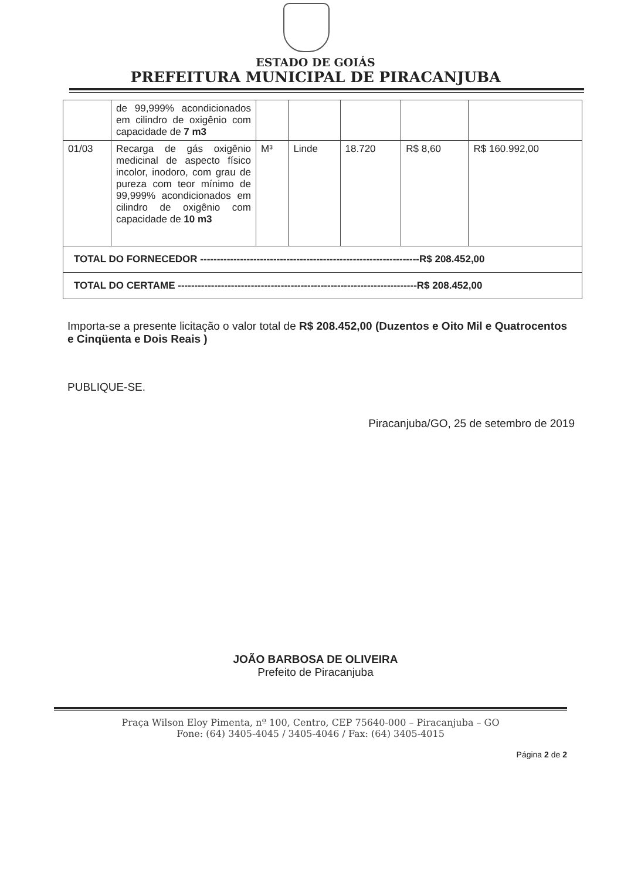ESTADO DE GOIÁS
PREFEITURA MUNICIPAL DE PIRACANJUBA
| | de 99,999% acondicionados em cilindro de oxigênio com capacidade de 7 m3 | | | | | |
| 01/03 | Recarga de gás oxigênio medicinal de aspecto físico incolor, inodoro, com grau de pureza com teor mínimo de 99,999% acondicionados em cilindro de oxigênio com capacidade de 10 m3 | M³ | Linde | 18.720 | R$ 8,60 | R$ 160.992,00 |
| TOTAL DO FORNECEDOR ------------------------------------------------------------------R$ 208.452,00 | | | | | | |
| TOTAL DO CERTAME ------------------------------------------------------------------------R$ 208.452,00 | | | | | | |
Importa-se a presente licitação o valor total de R$ 208.452,00 (Duzentos e Oito Mil e Quatrocentos e Cinqüenta e Dois Reais )
PUBLIQUE-SE.
Piracanjuba/GO, 25 de setembro de 2019
JOÃO BARBOSA DE OLIVEIRA
Prefeito de Piracanjuba
Praça Wilson Eloy Pimenta, nº 100, Centro, CEP 75640-000 – Piracanjuba – GO
Fone: (64) 3405-4045 / 3405-4046 / Fax: (64) 3405-4015
Página 2 de 2